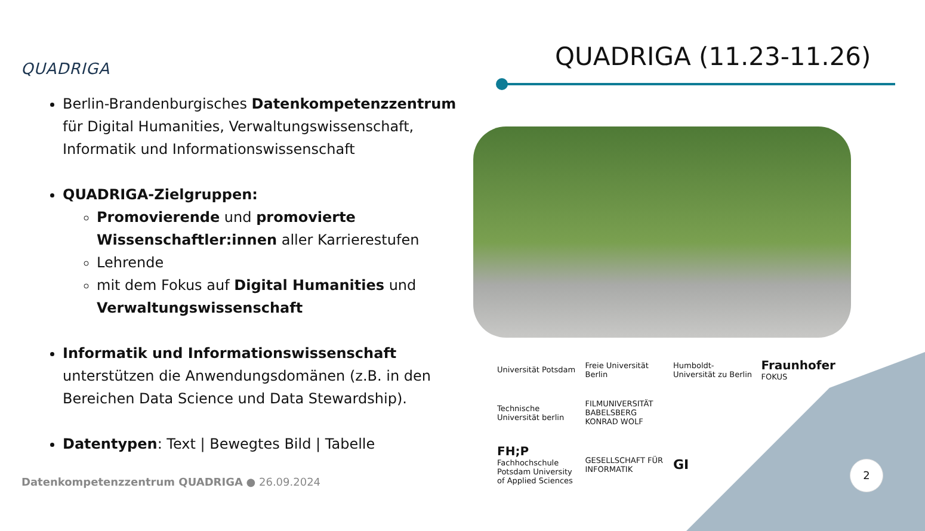QUADRIGA QUADRIGA (11.23-11.26)
Berlin-Brandenburgisches Datenkompetenzzentrum für Digital Humanities, Verwaltungswissenschaft, Informatik und Informationswissenschaft
QUADRIGA-Zielgruppen:
Promovierende und promovierte Wissenschaftler:innen aller Karrierestufen
Lehrende
mit dem Fokus auf Digital Humanities und Verwaltungswissenschaft
Informatik und Informationswissenschaft unterstützen die Anwendungsdomänen (z.B. in den Bereichen Data Science und Data Stewardship).
Datentypen: Text | Bewegtes Bild | Tabelle
Universität Potsdam
Freie Universität Berlin
Humboldt-Universität zu Berlin
Fraunhofer FOKUS
Technische Universität berlin
FILMUNIVERSITÄT BABELSBERG KONRAD WOLF
FH;P Fachhochschule Potsdam University of Applied Sciences
GESELLSCHAFT FÜR INFORMATIK
GI
Datenkompetenzzentrum QUADRIGA ● 26.09.2024
2